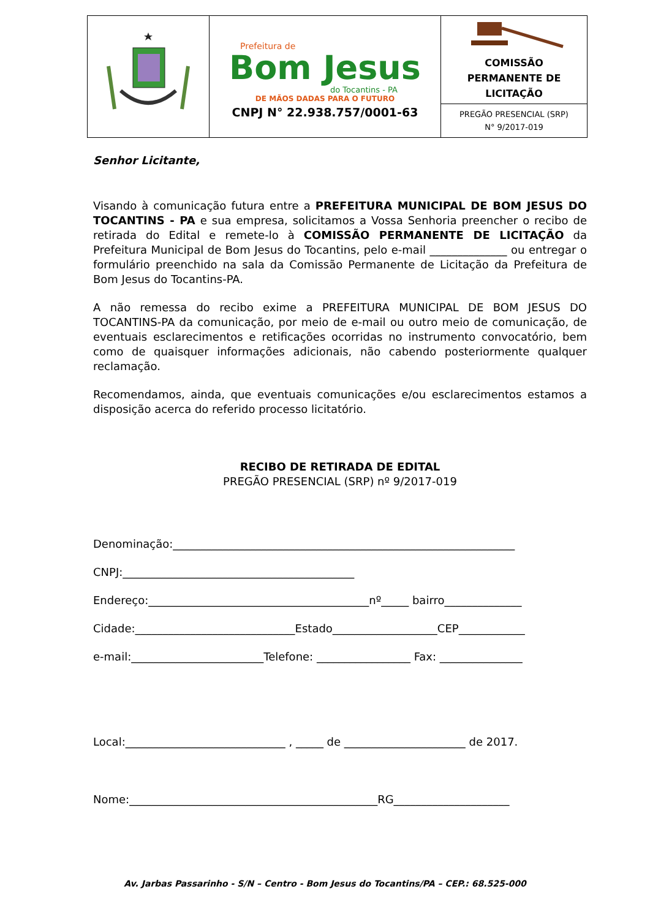| | Prefeitura de Bom Jesus do Tocantins - PA DE MÃOS DADAS PARA O FUTURO CNPJ N° 22.938.757/0001-63 | COMISSÃO PERMANENTE DE LICITAÇÃO |
| | | PREGÃO PRESENCIAL (SRP) N° 9/2017-019 |
Senhor Licitante,
Visando à comunicação futura entre a PREFEITURA MUNICIPAL DE BOM JESUS DO TOCANTINS - PA e sua empresa, solicitamos a Vossa Senhoria preencher o recibo de retirada do Edital e remete-lo à COMISSÃO PERMANENTE DE LICITAÇÃO da Prefeitura Municipal de Bom Jesus do Tocantins, pelo e-mail ______________ ou entregar o formulário preenchido na sala da Comissão Permanente de Licitação da Prefeitura de Bom Jesus do Tocantins-PA.
A não remessa do recibo exime a PREFEITURA MUNICIPAL DE BOM JESUS DO TOCANTINS-PA da comunicação, por meio de e-mail ou outro meio de comunicação, de eventuais esclarecimentos e retificações ocorridas no instrumento convocatório, bem como de quaisquer informações adicionais, não cabendo posteriormente qualquer reclamação.
Recomendamos, ainda, que eventuais comunicações e/ou esclarecimentos estamos a disposição acerca do referido processo licitatório.
RECIBO DE RETIRADA DE EDITAL
PREGÃO PRESENCIAL (SRP) nº 9/2017-019
Denominação:______________________________________________________________
CNPJ:__________________________________________
Endereço:________________________________________nº_____ bairro______________
Cidade:_____________________________Estado___________________CEP____________
e-mail:________________________Telefone: _________________ Fax: _______________
Local:_____________________________ , _____ de ______________________ de 2017.
Nome:_____________________________________________RG_____________________
Av. Jarbas Passarinho - S/N – Centro - Bom Jesus do Tocantins/PA – CEP.: 68.525-000